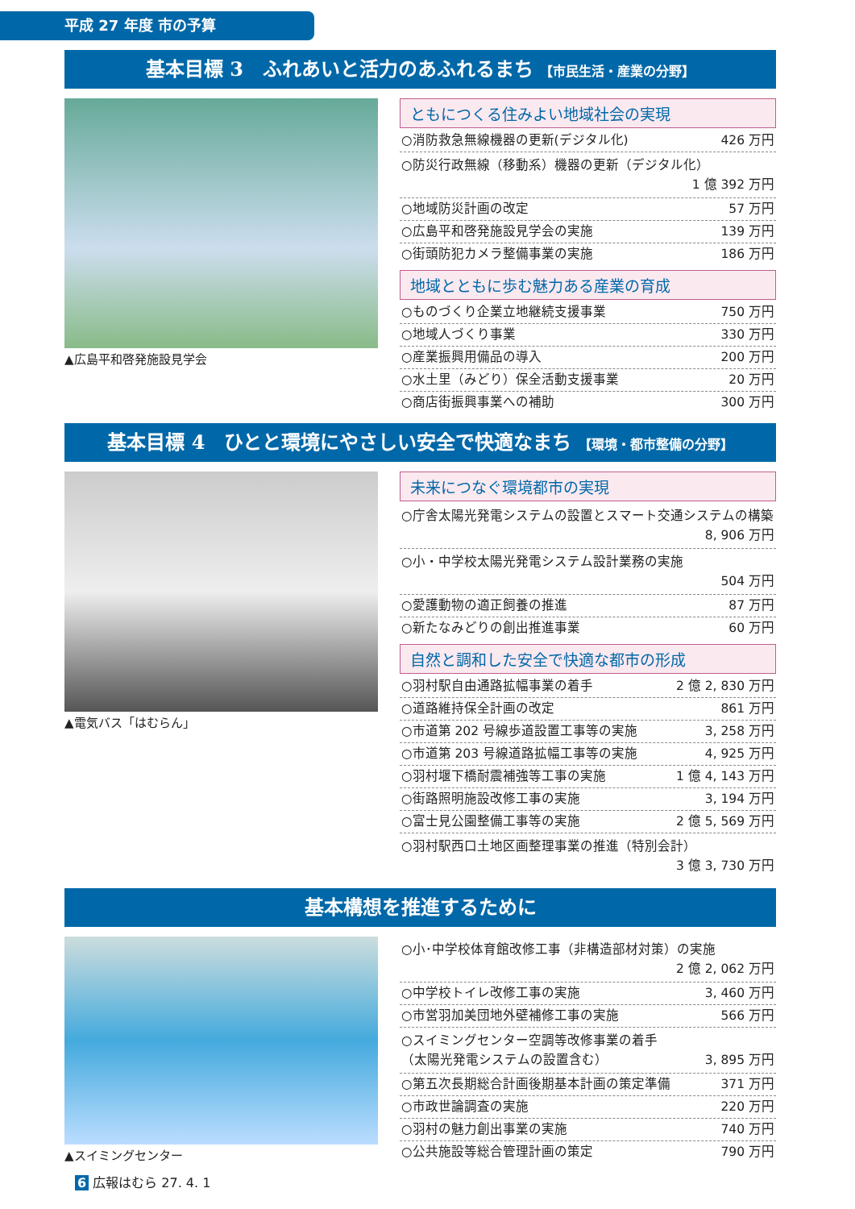平成 27 年度 市の予算
基本目標 3　ふれあいと活力のあふれるまち 【市民生活・産業の分野】
▲広島平和啓発施設見学会
ともにつくる住みよい地域社会の実現
○消防救急無線機器の更新(デジタル化) 426 万円
○防災行政無線（移動系）機器の更新（デジタル化）
1 億 392 万円
○地域防災計画の改定 57 万円
○広島平和啓発施設見学会の実施 139 万円
○街頭防犯カメラ整備事業の実施 186 万円
地域とともに歩む魅力ある産業の育成
○ものづくり企業立地継続支援事業 750 万円
○地域人づくり事業 330 万円
○産業振興用備品の導入 200 万円
○水土里（みどり）保全活動支援事業 20 万円
○商店街振興事業への補助 300 万円
基本目標 4　ひとと環境にやさしい安全で快適なまち 【環境・都市整備の分野】
▲電気バス「はむらん」
未来につなぐ環境都市の実現
○庁舎太陽光発電システムの設置とスマート交通システムの構築
8, 906 万円
○小・中学校太陽光発電システム設計業務の実施
504 万円
○愛護動物の適正飼養の推進 87 万円
○新たなみどりの創出推進事業 60 万円
自然と調和した安全で快適な都市の形成
○羽村駅自由通路拡幅事業の着手 2 億 2, 830 万円
○道路維持保全計画の改定 861 万円
○市道第 202 号線歩道設置工事等の実施 3, 258 万円
○市道第 203 号線道路拡幅工事等の実施 4, 925 万円
○羽村堰下橋耐震補強等工事の実施 1 億 4, 143 万円
○街路照明施設改修工事の実施 3, 194 万円
○富士見公園整備工事等の実施 2 億 5, 569 万円
○羽村駅西口土地区画整理事業の推進（特別会計）
3 億 3, 730 万円
基本構想を推進するために
▲スイミングセンター
○小･中学校体育館改修工事（非構造部材対策）の実施
2 億 2, 062 万円
○中学校トイレ改修工事の実施 3, 460 万円
○市営羽加美団地外壁補修工事の実施 566 万円
○スイミングセンター空調等改修事業の着手
（太陽光発電システムの設置含む） 3, 895 万円
○第五次長期総合計画後期基本計画の策定準備 371 万円
○市政世論調査の実施 220 万円
○羽村の魅力創出事業の実施 740 万円
○公共施設等総合管理計画の策定 790 万円
6 広報はむら 27. 4. 1